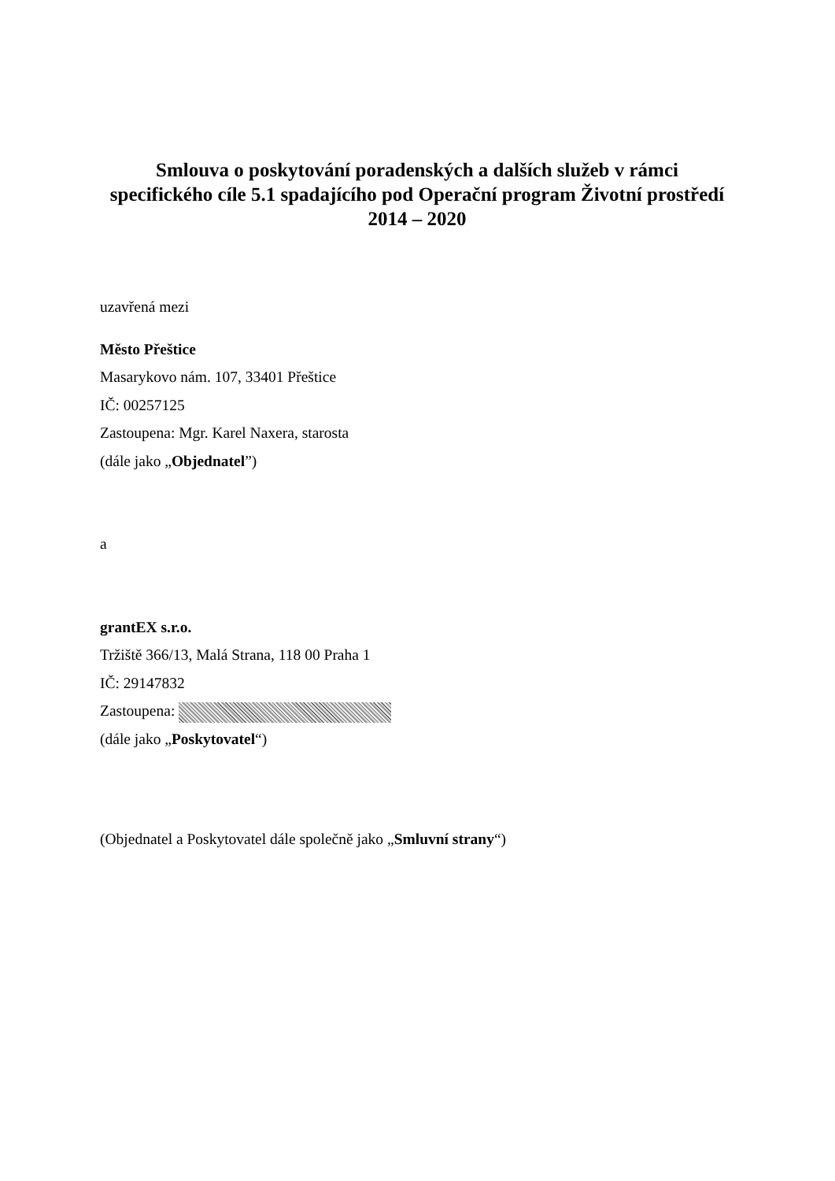Smlouva o poskytování poradenských a dalších služeb v rámci specifického cíle 5.1 spadajícího pod Operační program Životní prostředí 2014 – 2020
uzavřená mezi
Město Přeštice
Masarykovo nám. 107, 33401 Přeštice
IČ: 00257125
Zastoupena: Mgr. Karel Naxera, starosta
(dále jako „Objednatel”)
a
grantEX s.r.o.
Tržiště 366/13, Malá Strana, 118 00 Praha 1
IČ: 29147832
Zastoupena:
(dále jako „Poskytovatel“)
(Objednatel a Poskytovatel dále společně jako „Smluvní strany“)